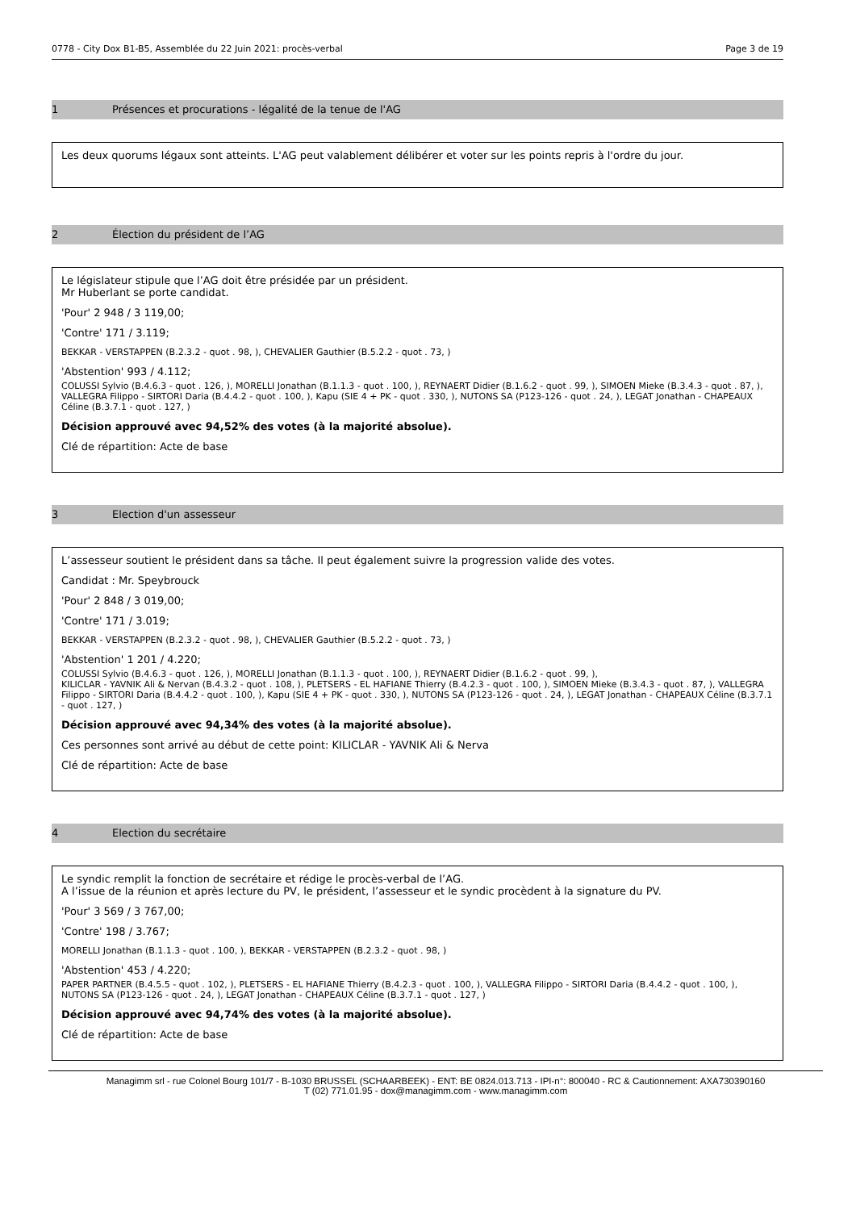0778 - City Dox B1-B5, Assemblée du 22 Juin 2021: procès-verbal Page 3 de 19
1 Présences et procurations - légalité de la tenue de l'AG
Les deux quorums légaux sont atteints. L'AG peut valablement délibérer et voter sur les points repris à l'ordre du jour.
2 Élection du président de l’AG
Le législateur stipule que l’AG doit être présidée par un président.
Mr Huberlant se porte candidat.
'Pour' 2 948 / 3 119,00;
'Contre' 171 / 3.119;
BEKKAR - VERSTAPPEN (B.2.3.2 - quot . 98, ), CHEVALIER Gauthier (B.5.2.2 - quot . 73, )
'Abstention' 993 / 4.112;
COLUSSI Sylvio (B.4.6.3 - quot . 126, ), MORELLI Jonathan (B.1.1.3 - quot . 100, ), REYNAERT Didier (B.1.6.2 - quot . 99, ), SIMOEN Mieke (B.3.4.3 - quot . 87, ), VALLEGRA Filippo - SIRTORI Daria (B.4.4.2 - quot . 100, ), Kapu (SIE 4 + PK - quot . 330, ), NUTONS SA (P123-126 - quot . 24, ), LEGAT Jonathan - CHAPEAUX Céline (B.3.7.1 - quot . 127, )
Décision approuvé avec 94,52% des votes (à la majorité absolue).
Clé de répartition: Acte de base
3 Election d'un assesseur
L’assesseur soutient le président dans sa tâche. Il peut également suivre la progression valide des votes.
Candidat : Mr. Speybrouck
'Pour' 2 848 / 3 019,00;
'Contre' 171 / 3.019;
BEKKAR - VERSTAPPEN (B.2.3.2 - quot . 98, ), CHEVALIER Gauthier (B.5.2.2 - quot . 73, )
'Abstention' 1 201 / 4.220;
COLUSSI Sylvio (B.4.6.3 - quot . 126, ), MORELLI Jonathan (B.1.1.3 - quot . 100, ), REYNAERT Didier (B.1.6.2 - quot . 99, ),
KILICLAR - YAVNIK Ali & Nervan (B.4.3.2 - quot . 108, ), PLETSERS - EL HAFIANE Thierry (B.4.2.3 - quot . 100, ), SIMOEN Mieke (B.3.4.3 - quot . 87, ), VALLEGRA Filippo - SIRTORI Daria (B.4.4.2 - quot . 100, ), Kapu (SIE 4 + PK - quot . 330, ), NUTONS SA (P123-126 - quot . 24, ), LEGAT Jonathan - CHAPEAUX Céline (B.3.7.1 - quot . 127, )
Décision approuvé avec 94,34% des votes (à la majorité absolue).
Ces personnes sont arrivé au début de cette point: KILICLAR - YAVNIK Ali & Nerva
Clé de répartition: Acte de base
4 Election du secrétaire
Le syndic remplit la fonction de secrétaire et rédige le procès-verbal de l’AG.
A l’issue de la réunion et après lecture du PV, le président, l’assesseur et le syndic procèdent à la signature du PV.
'Pour' 3 569 / 3 767,00;
'Contre' 198 / 3.767;
MORELLI Jonathan (B.1.1.3 - quot . 100, ), BEKKAR - VERSTAPPEN (B.2.3.2 - quot . 98, )
'Abstention' 453 / 4.220;
PAPER PARTNER (B.4.5.5 - quot . 102, ), PLETSERS - EL HAFIANE Thierry (B.4.2.3 - quot . 100, ), VALLEGRA Filippo - SIRTORI Daria (B.4.4.2 - quot . 100, ), NUTONS SA (P123-126 - quot . 24, ), LEGAT Jonathan - CHAPEAUX Céline (B.3.7.1 - quot . 127, )
Décision approuvé avec 94,74% des votes (à la majorité absolue).
Clé de répartition: Acte de base
Managimm srl - rue Colonel Bourg 101/7 - B-1030 BRUSSEL (SCHAARBEEK) - ENT: BE 0824.013.713 - IPI-n°: 800040 - RC & Cautionnement: AXA730390160
T (02) 771.01.95 - dox@managimm.com - www.managimm.com